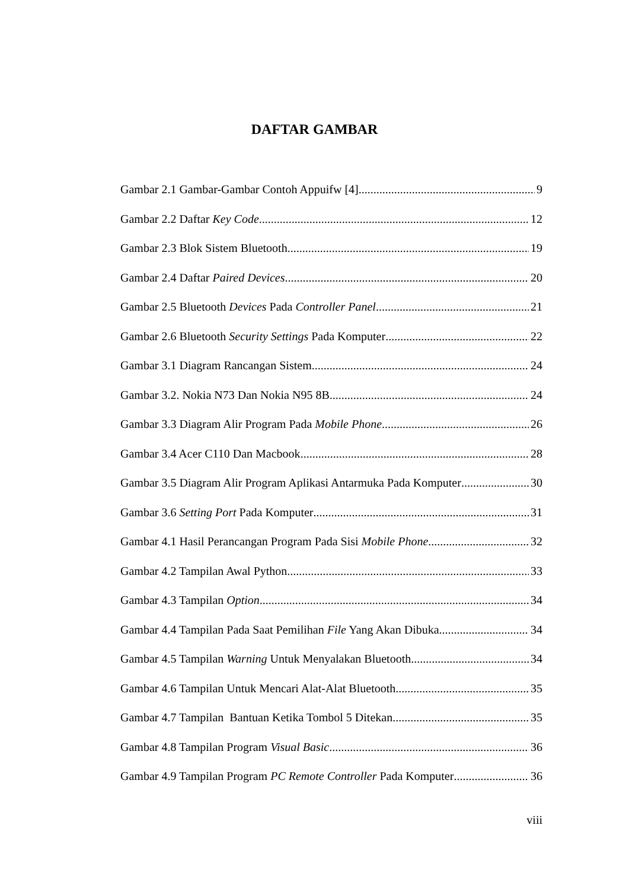DAFTAR GAMBAR
Gambar 2.1 Gambar-Gambar Contoh Appuifw [4] 9
Gambar 2.2 Daftar Key Code 12
Gambar 2.3 Blok Sistem Bluetooth 19
Gambar 2.4 Daftar Paired Devices 20
Gambar 2.5 Bluetooth Devices Pada Controller Panel 21
Gambar 2.6 Bluetooth Security Settings Pada Komputer 22
Gambar 3.1 Diagram Rancangan Sistem 24
Gambar 3.2. Nokia N73 Dan Nokia N95 8B. 24
Gambar 3.3 Diagram Alir Program Pada Mobile Phone 26
Gambar 3.4 Acer C110 Dan Macbook 28
Gambar 3.5 Diagram Alir Program Aplikasi Antarmuka Pada Komputer 30
Gambar 3.6 Setting Port Pada Komputer 31
Gambar 4.1 Hasil Perancangan Program Pada Sisi Mobile Phone 32
Gambar 4.2 Tampilan Awal Python 33
Gambar 4.3 Tampilan Option 34
Gambar 4.4 Tampilan Pada Saat Pemilihan File Yang Akan Dibuka 34
Gambar 4.5 Tampilan Warning Untuk Menyalakan Bluetooth 34
Gambar 4.6 Tampilan Untuk Mencari Alat-Alat Bluetooth 35
Gambar 4.7 Tampilan Bantuan Ketika Tombol 5 Ditekan 35
Gambar 4.8 Tampilan Program Visual Basic 36
Gambar 4.9 Tampilan Program PC Remote Controller Pada Komputer 36
viii